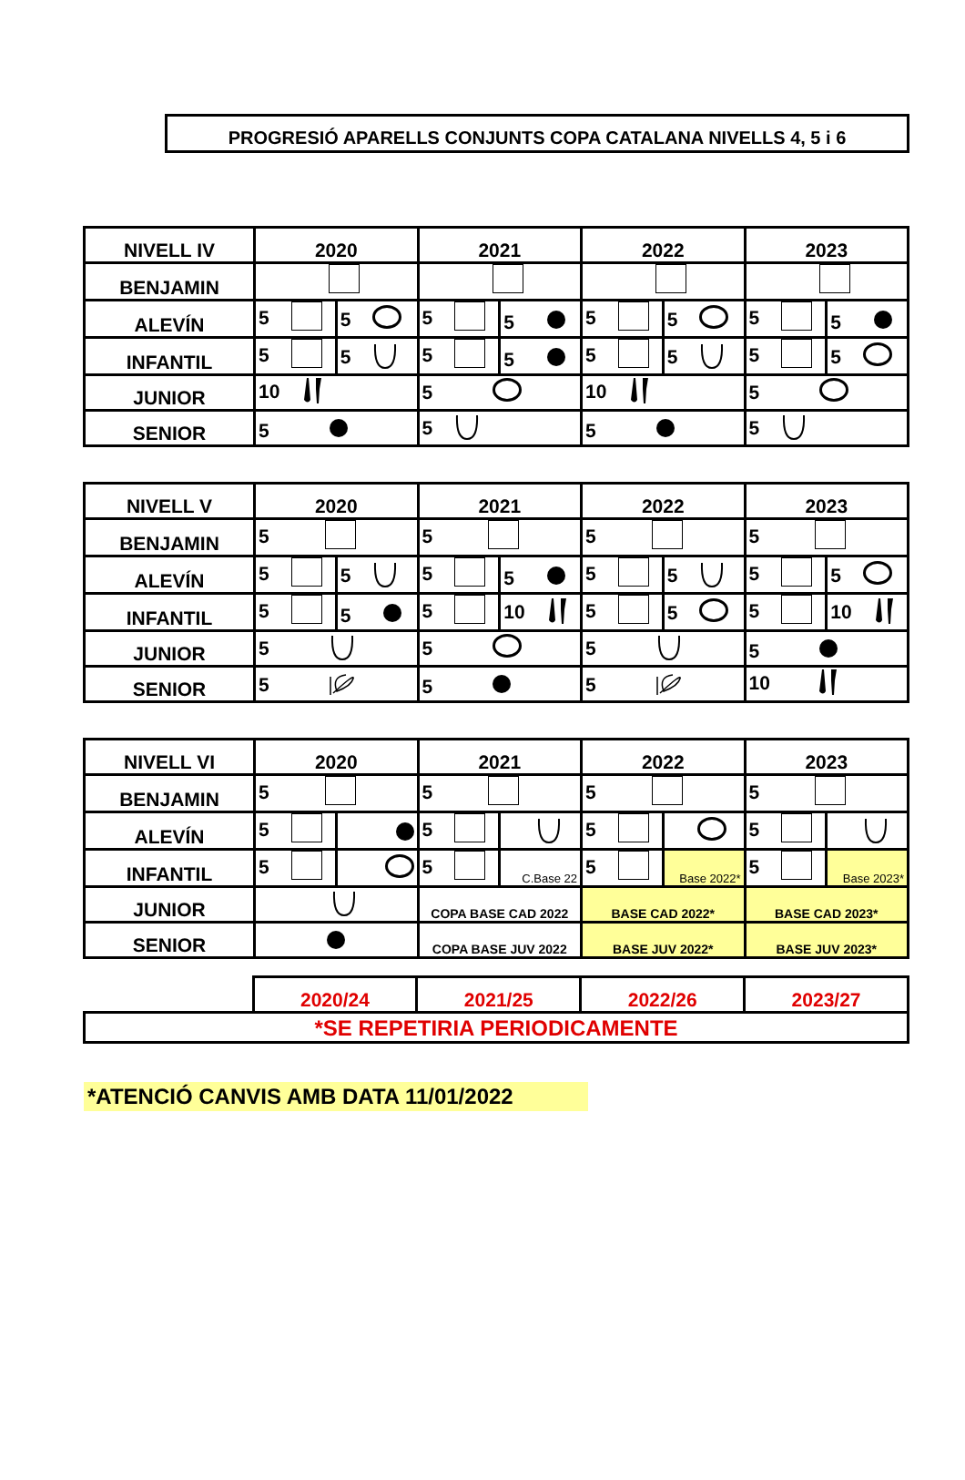PROGRESIÓ APARELLS CONJUNTS COPA CATALANA NIVELLS 4, 5 i 6
| NIVELL IV | 2020 | | 2021 | | 2022 | | 2023 | |
| BENJAMIN | | | | | | | | |
| ALEVÍN | 5 | 5 | 5 | 5 | 5 | 5 | 5 | 5 |
| INFANTIL | 5 | 5 | 5 | 5 | 5 | 5 | 5 | 5 |
| JUNIOR | 10 | | 5 | | 10 | | 5 | |
| SENIOR | 5 | | 5 | | 5 | | 5 | |
| NIVELL V | 2020 | | 2021 | | 2022 | | 2023 | |
| BENJAMIN | 5 | | 5 | | 5 | | 5 | |
| ALEVÍN | 5 | 5 | 5 | 5 | 5 | 5 | 5 | 5 |
| INFANTIL | 5 | 5 | 5 | 10 | 5 | 5 | 5 | 10 |
| JUNIOR | 5 | | 5 | | 5 | | 5 | |
| SENIOR | 5 | | 5 | | 5 | | 10 | |
| NIVELL VI | 2020 | | 2021 | | 2022 | | 2023 | |
| BENJAMIN | 5 | | 5 | | 5 | | 5 | |
| ALEVÍN | 5 | | 5 | | 5 | | 5 | |
| INFANTIL | 5 | | 5 | C.Base 22 | 5 | Base 2022* | 5 | Base 2023* |
| JUNIOR | | | COPA BASE CAD 2022 | | BASE CAD 2022* | | BASE CAD 2023* | |
| SENIOR | | | COPA BASE JUV 2022 | | BASE JUV 2022* | | BASE JUV 2023* | |
| | 2020/24 | 2021/25 | 2022/26 | 2023/27 |
| *SE REPETIRIA PERIODICAMENTE | | | | |
*ATENCIÓ CANVIS AMB DATA 11/01/2022